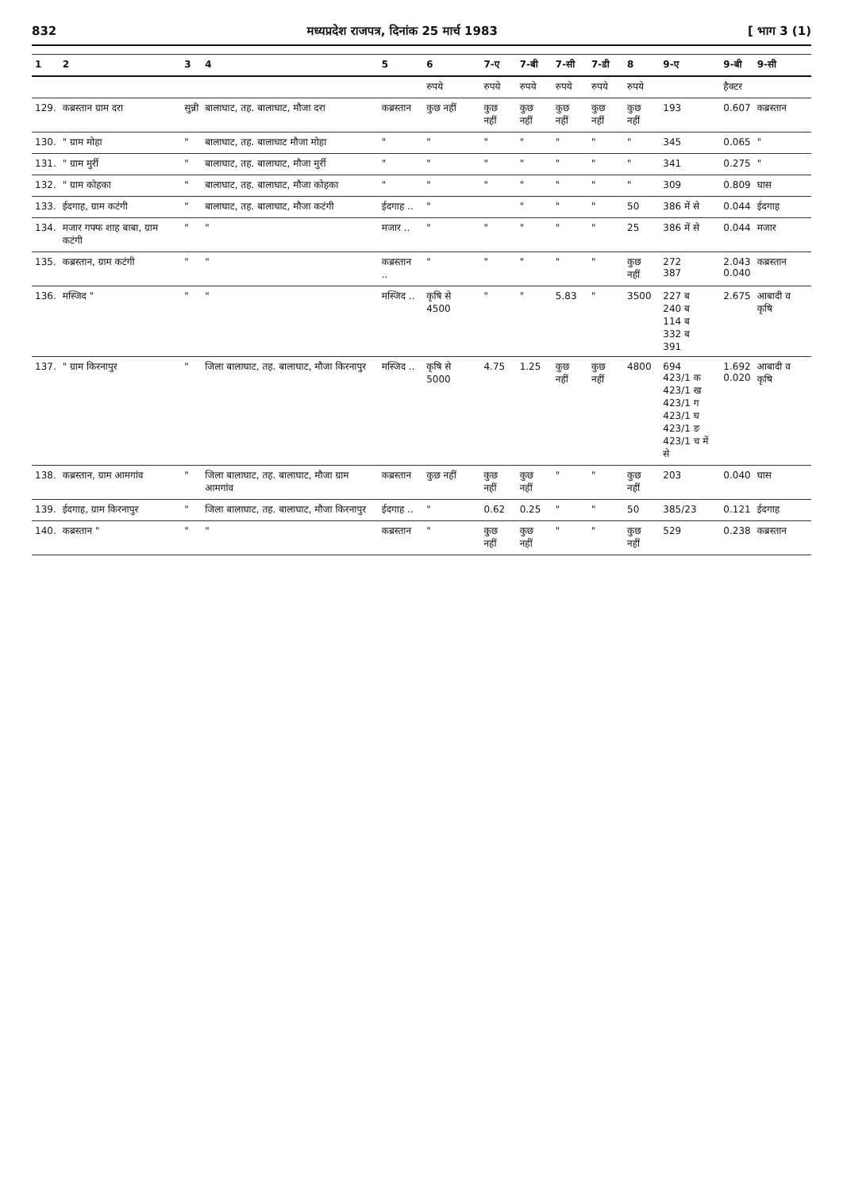832 मध्यप्रदेश राजपत्र, दिनांक 25 मार्च 1983 [ भाग 3 (1)
| 1 | 2 | 3 | 4 | 5 | 6 | 7-ए | 7-बी | 7-सी | 7-डी | 8 | 9-ए | 9-बी | 9-सी |
| --- | --- | --- | --- | --- | --- | --- | --- | --- | --- | --- | --- | --- | --- |
| | | | | | रुपये | रुपये | रुपये | रुपये | रुपये | रुपये | | हैक्टर | |
| 129. | कब्रस्तान ग्राम दरा | सुन्नी | बालाघाट, तह. बालाघाट, मौजा दरा | कब्रस्तान | कुछ नहीं | कुछ नहीं | कुछ नहीं | कुछ नहीं | कुछ नहीं | कुछ नहीं | 193 | 0.607 | कब्रस्तान |
| 130. | " ग्राम मोहा | " | बालाघाट, तह. बालाघाट मौजा मोहा | " | " | " | " | " | " | " | 345 | 0.065 | " |
| 131. | " ग्राम मुर्री | " | बालाघाट, तह. बालाघाट, मौजा मुर्री | " | " | " | " | " | " | " | 341 | 0.275 | " |
| 132. | " ग्राम कोहका | " | बालाघाट, तह. बालाघाट, मौजा कोहका | " | " | " | " | " | " | " | 309 | 0.809 | घास |
| 133. | ईदगाह, ग्राम कटंगी | " | बालाघाट, तह. बालाघाट, मौजा कटंगी | ईदगाह .. | " | | " | " | " | 50 | 386 में से | 0.044 | ईदगाह |
| 134. | मजार गफ्फ शाह बाबा, ग्राम कटंगी | " | " | मजार .. | " | " | " | " | " | 25 | 386 में से | 0.044 | मजार |
| 135. | कब्रस्तान, ग्राम कटंगी | " | " | कब्रस्तान .. | " | " | " | " | " | कुछ नहीं | 272 387 | 2.043 0.040 | कब्रस्तान |
| 136. | मस्जिद " | " | " | मस्जिद .. | कृषि से 4500 | " | " | 5.83 | " | 3500 | 227 ब 240 ब 114 ब 332 ब 391 | 2.675 | आबादी व कृषि |
| 137. | " ग्राम किरनापुर | " | जिला बालाघाट, तह. बालाघाट, मौजा किरनापुर | मस्जिद .. | कृषि से 5000 | 4.75 | 1.25 | कुछ नहीं | कुछ नहीं | 4800 | 694 423/1 क 423/1 ख 423/1 ग 423/1 घ 423/1 ङ 423/1 च में से | 1.692 0.020 | आबादी व कृषि |
| 138. | कब्रस्तान, ग्राम आमगांव | " | जिला बालाघाट, तह. बालाघाट, मौजा ग्राम आमगांव | कब्रस्तान | कुछ नहीं | कुछ नहीं | कुछ नहीं | " | " | कुछ नहीं | 203 | 0.040 | घास |
| 139. | ईदगाह, ग्राम किरनापुर | " | जिला बालाघाट, तह. बालाघाट, मौजा किरनापुर | ईदगाह .. | " | 0.62 | 0.25 | " | " | 50 | 385/23 | 0.121 | ईदगाह |
| 140. | कब्रस्तान " | " | " | कब्रस्तान | " | कुछ नहीं | कुछ नहीं | " | " | कुछ नहीं | 529 | 0.238 | कब्रस्तान |